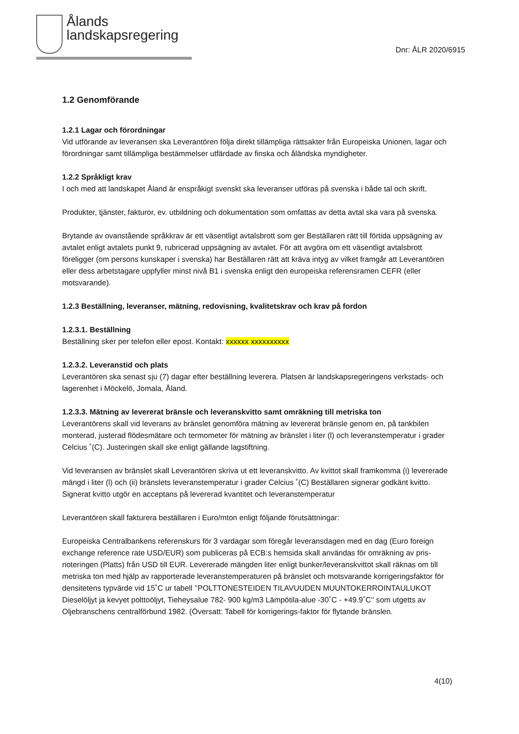Ålands
landskapsregering
Dnr: ÅLR 2020/6915
1.2 Genomförande
1.2.1 Lagar och förordningar
Vid utförande av leveransen ska Leverantören följa direkt tillämpliga rättsakter från Europeiska Unionen, lagar och förordningar samt tillämpliga bestämmelser utfärdade av finska och åländska myndigheter.
1.2.2 Språkligt krav
I och med att landskapet Åland är enspråkigt svenskt ska leveranser utföras på svenska i både tal och skrift.
Produkter, tjänster, fakturor, ev. utbildning och dokumentation som omfattas av detta avtal ska vara på svenska.
Brytande av ovanstående språkkrav är ett väsentligt avtalsbrott som ger Beställaren rätt till förtida uppsägning av avtalet enligt avtalets punkt 9, rubricerad uppsägning av avtalet. För att avgöra om ett väsentligt avtalsbrott föreligger (om persons kunskaper i svenska) har Beställaren rätt att kräva intyg av vilket framgår att Leverantören eller dess arbetstagare uppfyller minst nivå B1 i svenska enligt den europeiska referensramen CEFR (eller motsvarande).
1.2.3 Beställning, leveranser, mätning, redovisning, kvalitetskrav och krav på fordon
1.2.3.1. Beställning
Beställning sker per telefon eller epost. Kontakt: xxxxxx xxxxxxxxxx
1.2.3.2. Leveranstid och plats
Leverantören ska senast sju (7) dagar efter beställning leverera. Platsen är landskapsregeringens verkstads- och lagerenhet i Möckelö, Jomala, Åland.
1.2.3.3. Mätning av levererat bränsle och leveranskvitto samt omräkning till metriska ton
Leverantörens skall vid leverans av bränslet genomföra mätning av levererat bränsle genom en, på tankbilen monterad, justerad flödesmätare och termometer för mätning av bränslet i liter (l) och leveranstemperatur i grader Celcius ˚(C). Justeringen skall ske enligt gällande lagstiftning.
Vid leveransen av bränslet skall Leverantören skriva ut ett leveranskvitto. Av kvittot skall framkomma (i) levererade mängd i liter (l) och (ii) bränslets leveranstemperatur i grader Celcius ˚(C) Beställaren signerar godkänt kvitto. Signerat kvitto utgör en acceptans på levererad kvantitet och leveranstemperatur
Leverantören skall fakturera beställaren i Euro/mton enligt följande förutsättningar:
Europeiska Centralbankens referenskurs för 3 vardagar som föregår leveransdagen med en dag (Euro foreign exchange reference rate USD/EUR) som publiceras på ECB:s hemsida skall användas för omräkning av pris-noteringen (Platts) från USD till EUR. Levererade mängden liter enligt bunker/leveranskvittot skall räknas om till metriska ton med hjälp av rapporterade leveranstemperaturen på bränslet och motsvarande korrigeringsfaktor för densitetens typvärde vid 15˚C ur tabell ’’POLTTONESTEIDEN TILAVUUDEN MUUNTOKERROINTAULUKOT Dieselöljyt ja kevyet polttoöljyt, Tieheysalue 782- 900 kg/m3 Lämpötila-alue -30˚C - +49.9˚C’’ som utgetts av Oljebranschens centralförbund 1982. (Översatt: Tabell för korrigerings-faktor för flytande bränslen.
4(10)